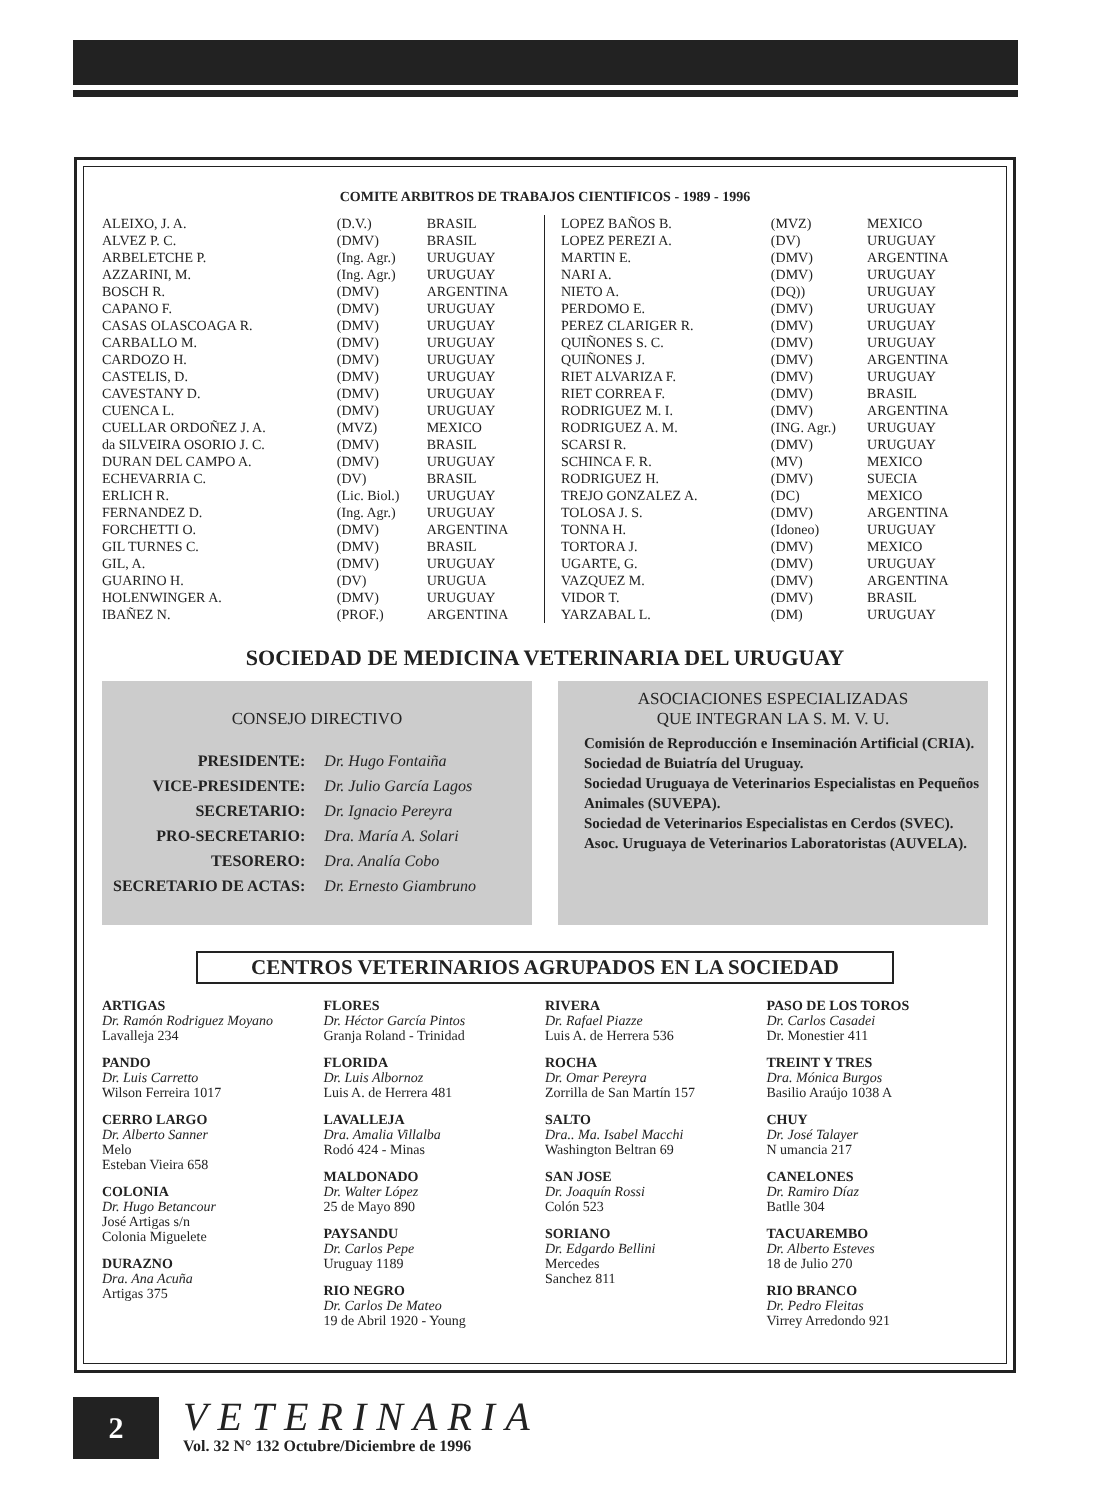COMITE ARBITROS DE TRABAJOS CIENTIFICOS - 1989 - 1996
| ALEIXO, J. A. | (D.V.) | BRASIL |
| ALVEZ P. C. | (DMV) | BRASIL |
| ARBELETCHE P. | (Ing. Agr.) | URUGUAY |
| AZZARINI, M. | (Ing. Agr.) | URUGUAY |
| BOSCH R. | (DMV) | ARGENTINA |
| CAPANO F. | (DMV) | URUGUAY |
| CASAS OLASCOAGA R. | (DMV) | URUGUAY |
| CARBALLO M. | (DMV) | URUGUAY |
| CARDOZO H. | (DMV) | URUGUAY |
| CASTELIS, D. | (DMV) | URUGUAY |
| CAVESTANY D. | (DMV) | URUGUAY |
| CUENCA L. | (DMV) | URUGUAY |
| CUELLAR ORDOÑEZ J. A. | (MVZ) | MEXICO |
| da SILVEIRA OSORIO J. C. | (DMV) | BRASIL |
| DURAN DEL CAMPO A. | (DMV) | URUGUAY |
| ECHEVARRIA C. | (DV) | BRASIL |
| ERLICH R. | (Lic. Biol.) | URUGUAY |
| FERNANDEZ D. | (Ing. Agr.) | URUGUAY |
| FORCHETTI O. | (DMV) | ARGENTINA |
| GIL TURNES C. | (DMV) | BRASIL |
| GIL, A. | (DMV) | URUGUAY |
| GUARINO H. | (DV) | URUGUA |
| HOLENWINGER A. | (DMV) | URUGUAY |
| IBAÑEZ N. | (PROF.) | ARGENTINA |
| LOPEZ BAÑOS B. | (MVZ) | MEXICO |
| LOPEZ PEREZI A. | (DV) | URUGUAY |
| MARTIN E. | (DMV) | ARGENTINA |
| NARI A. | (DMV) | URUGUAY |
| NIETO A. | (DQ)) | URUGUAY |
| PERDOMO E. | (DMV) | URUGUAY |
| PEREZ CLARIGER R. | (DMV) | URUGUAY |
| QUIÑONES S. C. | (DMV) | URUGUAY |
| QUIÑONES J. | (DMV) | ARGENTINA |
| RIET ALVARIZA F. | (DMV) | URUGUAY |
| RIET CORREA F. | (DMV) | BRASIL |
| RODRIGUEZ M. I. | (DMV) | ARGENTINA |
| RODRIGUEZ A. M. | (ING. Agr.) | URUGUAY |
| SCARSI R. | (DMV) | URUGUAY |
| SCHINCA F. R. | (MV) | MEXICO |
| RODRIGUEZ H. | (DMV) | SUECIA |
| TREJO GONZALEZ A. | (DC) | MEXICO |
| TOLOSA J. S. | (DMV) | ARGENTINA |
| TONNA H. | (Idoneo) | URUGUAY |
| TORTORA J. | (DMV) | MEXICO |
| UGARTE, G. | (DMV) | URUGUAY |
| VAZQUEZ M. | (DMV) | ARGENTINA |
| VIDOR T. | (DMV) | BRASIL |
| YARZABAL L. | (DM) | URUGUAY |
SOCIEDAD DE MEDICINA VETERINARIA DEL URUGUAY
CONSEJO DIRECTIVO
| PRESIDENTE: | Dr. Hugo Fontaiña |
| VICE-PRESIDENTE: | Dr. Julio García Lagos |
| SECRETARIO: | Dr. Ignacio Pereyra |
| PRO-SECRETARIO: | Dra. María A. Solari |
| TESORERO: | Dra. Analía Cobo |
| SECRETARIO DE ACTAS: | Dr. Ernesto Giambruno |
ASOCIACIONES ESPECIALIZADAS
QUE INTEGRAN LA S. M. V. U.
Comisión de Reproducción e Inseminación Artificial (CRIA).
Sociedad de Buiatría del Uruguay.
Sociedad Uruguaya de Veterinarios Especialistas en Pequeños Animales (SUVEPA).
Sociedad de Veterinarios Especialistas en Cerdos (SVEC).
Asoc. Uruguaya de Veterinarios Laboratoristas (AUVELA).
CENTROS VETERINARIOS AGRUPADOS EN LA SOCIEDAD
ARTIGAS
Dr. Ramón Rodriguez Moyano
Lavalleja 234
PANDO
Dr. Luis Carretto
Wilson Ferreira 1017
CERRO LARGO
Dr. Alberto Sanner
Melo
Esteban Vieira 658
COLONIA
Dr. Hugo Betancour
José Artigas s/n
Colonia Miguelete
DURAZNO
Dra. Ana Acuña
Artigas 375
FLORES
Dr. Héctor García Pintos
Granja Roland - Trinidad
FLORIDA
Dr. Luis Albornoz
Luis A. de Herrera 481
LAVALLEJA
Dra. Amalia Villalba
Rodó 424 - Minas
MALDONADO
Dr. Walter López
25 de Mayo 890
PAYSANDU
Dr. Carlos Pepe
Uruguay 1189
RIO NEGRO
Dr. Carlos De Mateo
19 de Abril 1920 - Young
RIVERA
Dr. Rafael Piazze
Luis A. de Herrera 536
ROCHA
Dr. Omar Pereyra
Zorrilla de San Martín 157
SALTO
Dra.. Ma. Isabel Macchi
Washington Beltran 69
SAN JOSE
Dr. Joaquín Rossi
Colón 523
SORIANO
Dr. Edgardo Bellini
Mercedes
Sanchez 811
PASO DE LOS TOROS
Dr. Carlos Casadei
Dr. Monestier 411
TREINT Y TRES
Dra. Mónica Burgos
Basilio Araújo 1038 A
CHUY
Dr. José Talayer
N umancia 217
CANELONES
Dr. Ramiro Díaz
Batlle 304
TACUAREMBO
Dr. Alberto Esteves
18 de Julio 270
RIO BRANCO
Dr. Pedro Fleitas
Virrey Arredondo 921
2
VETERINARIA
Vol. 32 N° 132 Octubre/Diciembre de 1996